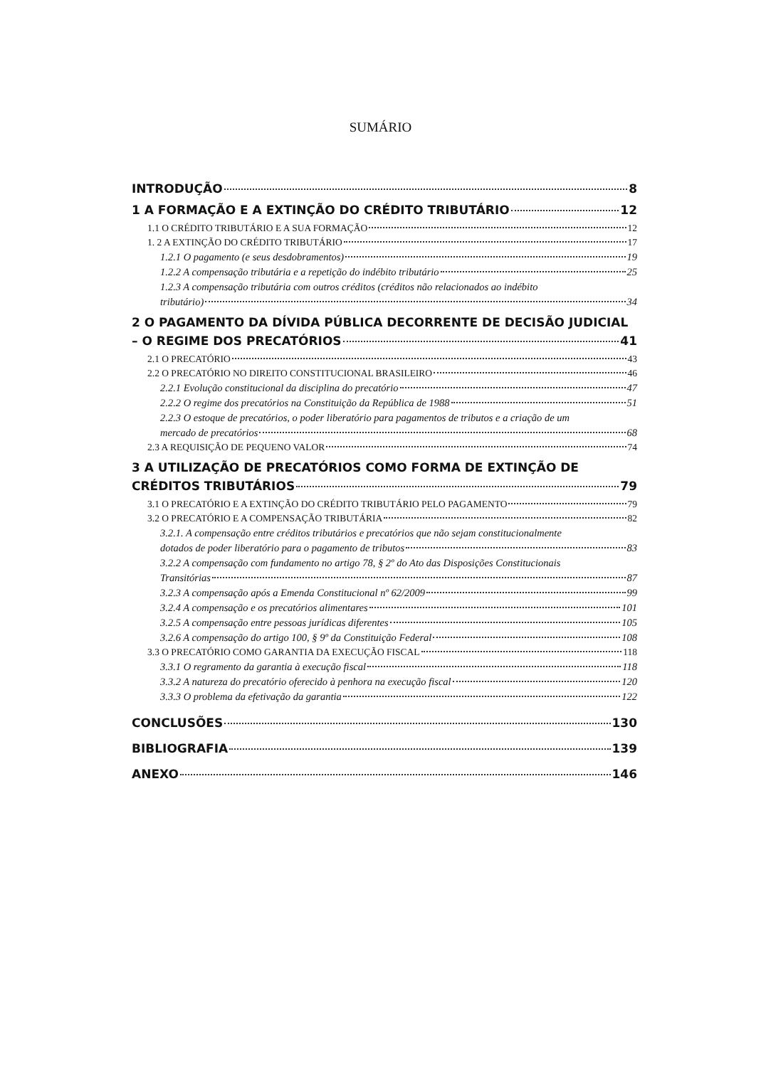SUMÁRIO
INTRODUÇÃO 8
1 A FORMAÇÃO E A EXTINÇÃO DO CRÉDITO TRIBUTÁRIO 12
1.1 O CRÉDITO TRIBUTÁRIO E A SUA FORMAÇÃO 12
1. 2 A EXTINÇÃO DO CRÉDITO TRIBUTÁRIO 17
1.2.1 O pagamento (e seus desdobramentos) 19
1.2.2 A compensação tributária e a repetição do indébito tributário 25
1.2.3 A compensação tributária com outros créditos (créditos não relacionados ao indébito
tributário) 34
2 O PAGAMENTO DA DÍVIDA PÚBLICA DECORRENTE DE DECISÃO JUDICIAL
– O REGIME DOS PRECATÓRIOS 41
2.1 O PRECATÓRIO 43
2.2 O PRECATÓRIO NO DIREITO CONSTITUCIONAL BRASILEIRO 46
2.2.1 Evolução constitucional da disciplina do precatório 47
2.2.2 O regime dos precatórios na Constituição da República de 1988 51
2.2.3 O estoque de precatórios, o poder liberatório para pagamentos de tributos e a criação de um
mercado de precatórios 68
2.3 A REQUISIÇÃO DE PEQUENO VALOR 74
3 A UTILIZAÇÃO DE PRECATÓRIOS COMO FORMA DE EXTINÇÃO DE
CRÉDITOS TRIBUTÁRIOS 79
3.1 O PRECATÓRIO E A EXTINÇÃO DO CRÉDITO TRIBUTÁRIO PELO PAGAMENTO 79
3.2 O PRECATÓRIO E A COMPENSAÇÃO TRIBUTÁRIA 82
3.2.1. A compensação entre créditos tributários e precatórios que não sejam constitucionalmente
dotados de poder liberatório para o pagamento de tributos 83
3.2.2 A compensação com fundamento no artigo 78, § 2º do Ato das Disposições Constitucionais
Transitórias 87
3.2.3 A compensação após a Emenda Constitucional nº 62/2009 99
3.2.4 A compensação e os precatórios alimentares 101
3.2.5 A compensação entre pessoas jurídicas diferentes 105
3.2.6 A compensação do artigo 100, § 9º da Constituição Federal 108
3.3 O PRECATÓRIO COMO GARANTIA DA EXECUÇÃO FISCAL 118
3.3.1 O regramento da garantia à execução fiscal 118
3.3.2 A natureza do precatório oferecido à penhora na execução fiscal 120
3.3.3 O problema da efetivação da garantia 122
CONCLUSÕES 130
BIBLIOGRAFIA 139
ANEXO 146